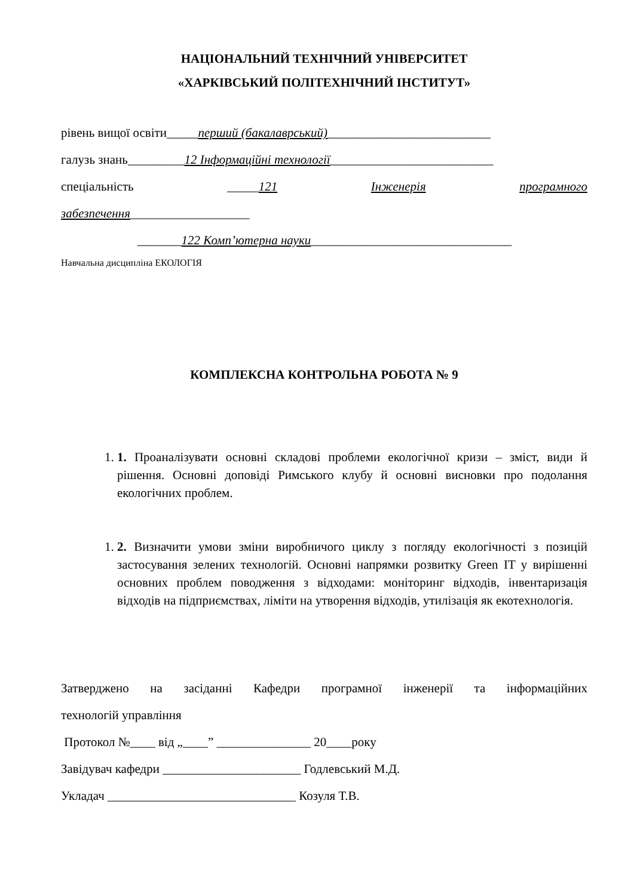НАЦІОНАЛЬНИЙ ТЕХНІЧНИЙ УНІВЕРСИТЕТ
«ХАРКІВСЬКИЙ ПОЛІТЕХНІЧНИЙ ІНСТИТУТ»
рівень вищої освіти_____перший (бакалаврський)__________________________
галузь знань_________12 Інформаційні технології__________________________
спеціальність _____121 Інженерія програмного
забезпечення___________________
_______122 Комп’ютерна науки________________________________
Навчальна дисципліна ЕКОЛОГІЯ
КОМПЛЕКСНА КОНТРОЛЬНА РОБОТА № 9
1. 1. Проаналізувати основні складові проблеми екологічної кризи – зміст, види й рішення. Основні доповіді Римського клубу й основні висновки про подолання екологічних проблем.
1. 2. Визначити умови зміни виробничого циклу з погляду екологічності з позицій застосування зелених технологій. Основні напрямки розвитку Green IT у вирішенні основних проблем поводження з відходами: моніторинг відходів, інвентаризація відходів на підприємствах, ліміти на утворення відходів, утилізація як екотехнологія.
Затверджено на засіданні Кафедри програмної інженерії та інформаційних
технологій управління
Протокол №____ від „____” _______________ 20____року
Завідувач кафедри ______________________ Годлевський М.Д.
Укладач ______________________________ Козуля Т.В.